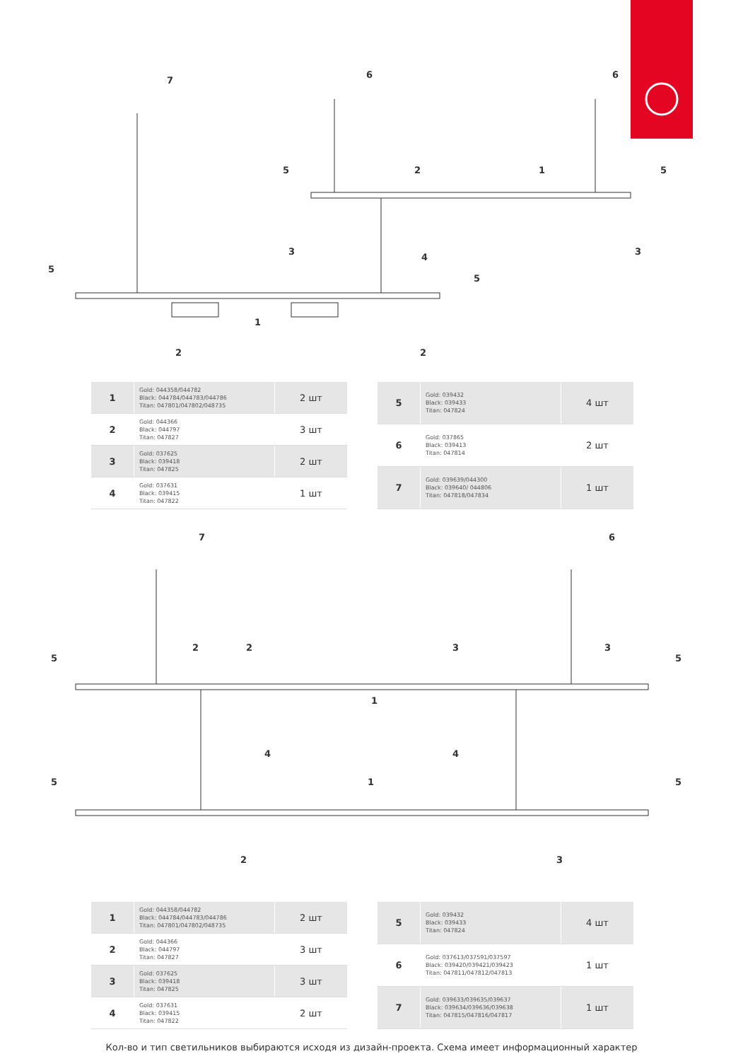7
6
6
5
5
5
5
1
1
2
2
2
3
3
4
| 1 | Gold: 044358/044782 Black: 044784/044783/044786 Titan: 047801/047802/048735 | 2 шт |
| 2 | Gold: 044366 Black: 044797 Titan: 047827 | 3 шт |
| 3 | Gold: 037625 Black: 039418 Titan: 047825 | 2 шт |
| 4 | Gold: 037631 Black: 039415 Titan: 047822 | 1 шт |
| 5 | Gold: 039432 Black: 039433 Titan: 047824 | 4 шт |
| 6 | Gold: 037865 Black: 039413 Titan: 047814 | 2 шт |
| 7 | Gold: 039639/044300 Black: 039640/ 044806 Titan: 047818/047834 | 1 шт |
7
6
2
2
3
3
5
5
1
4
4
5
1
5
2
3
| 1 | Gold: 044358/044782 Black: 044784/044783/044786 Titan: 047801/047802/048735 | 2 шт |
| 2 | Gold: 044366 Black: 044797 Titan: 047827 | 3 шт |
| 3 | Gold: 037625 Black: 039418 Titan: 047825 | 3 шт |
| 4 | Gold: 037631 Black: 039415 Titan: 047822 | 2 шт |
| 5 | Gold: 039432 Black: 039433 Titan: 047824 | 4 шт |
| 6 | Gold: 037613/037591/037597 Black: 039420/039421/039423 Titan: 047811/047812/047813 | 1 шт |
| 7 | Gold: 039633/039635/039637 Black: 039634/039636/039638 Titan: 047815/047816/047817 | 1 шт |
Кол-во и тип светильников выбираются исходя из дизайн-проекта. Схема имеет информационный характер